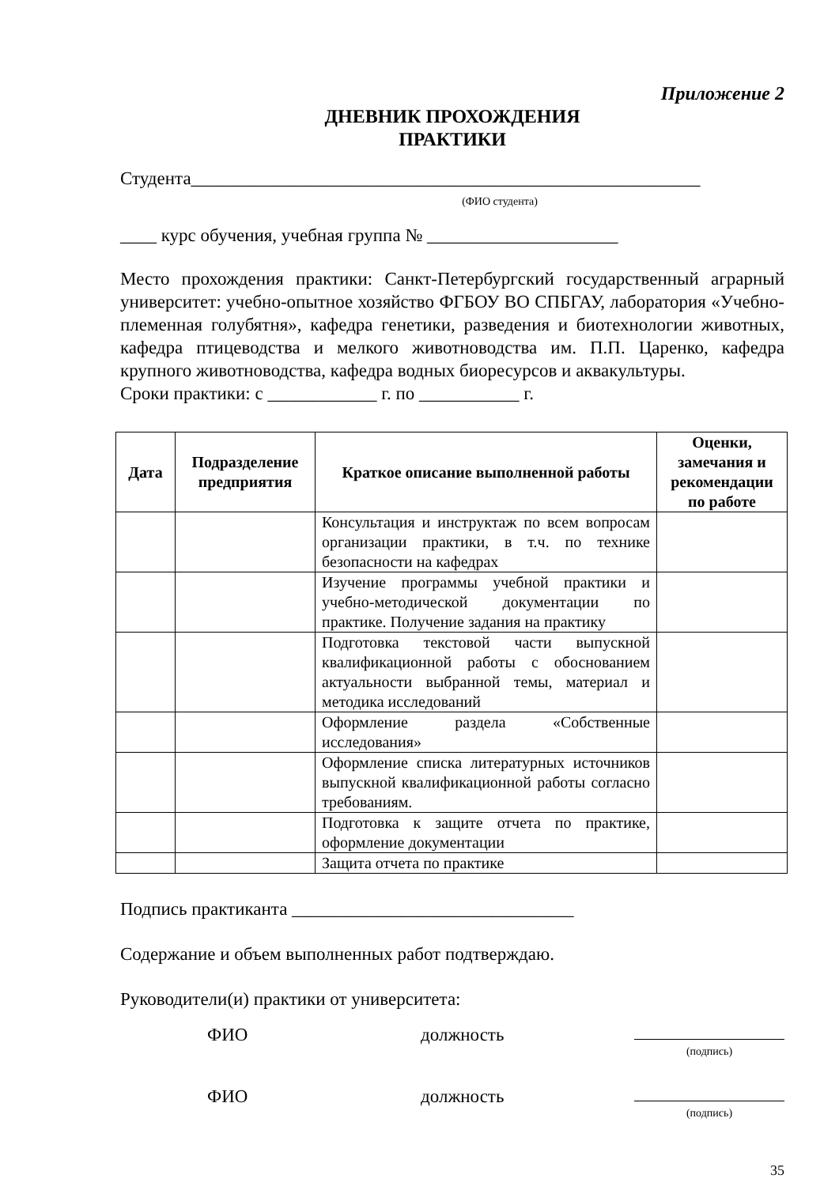Приложение 2
ДНЕВНИК ПРОХОЖДЕНИЯ
ПРАКТИКИ
Студента________________________________________________________
(ФИО студента)
____ курс обучения, учебная группа № _____________________
Место прохождения практики: Санкт-Петербургский государственный аграрный университет: учебно-опытное хозяйство ФГБОУ ВО СПБГАУ, лаборатория «Учебно-племенная голубятня», кафедра генетики, разведения и биотехнологии животных, кафедра птицеводства и мелкого животноводства им. П.П. Царенко, кафедра крупного животноводства, кафедра водных биоресурсов и аквакультуры.
Сроки практики: с ____________ г. по ___________ г.
| Дата | Подразделение предприятия | Краткое описание выполненной работы | Оценки, замечания и рекомендации по работе |
| --- | --- | --- | --- |
| | | Консультация и инструктаж по всем вопросам организации практики, в т.ч. по технике безопасности на кафедрах | |
| | | Изучение программы учебной практики и учебно-методической документации по практике. Получение задания на практику | |
| | | Подготовка текстовой части выпускной квалификационной работы с обоснованием актуальности выбранной темы, материал и методика исследований | |
| | | Оформление раздела «Собственные исследования» | |
| | | Оформление списка литературных источников выпускной квалификационной работы согласно требованиям. | |
| | | Подготовка к защите отчета по практике, оформление документации | |
| | | Защита отчета по практике | |
Подпись практиканта _______________________________
Содержание и объем выполненных работ подтверждаю.
Руководители(и) практики от университета:
ФИО должность (подпись)
ФИО должность (подпись)
35